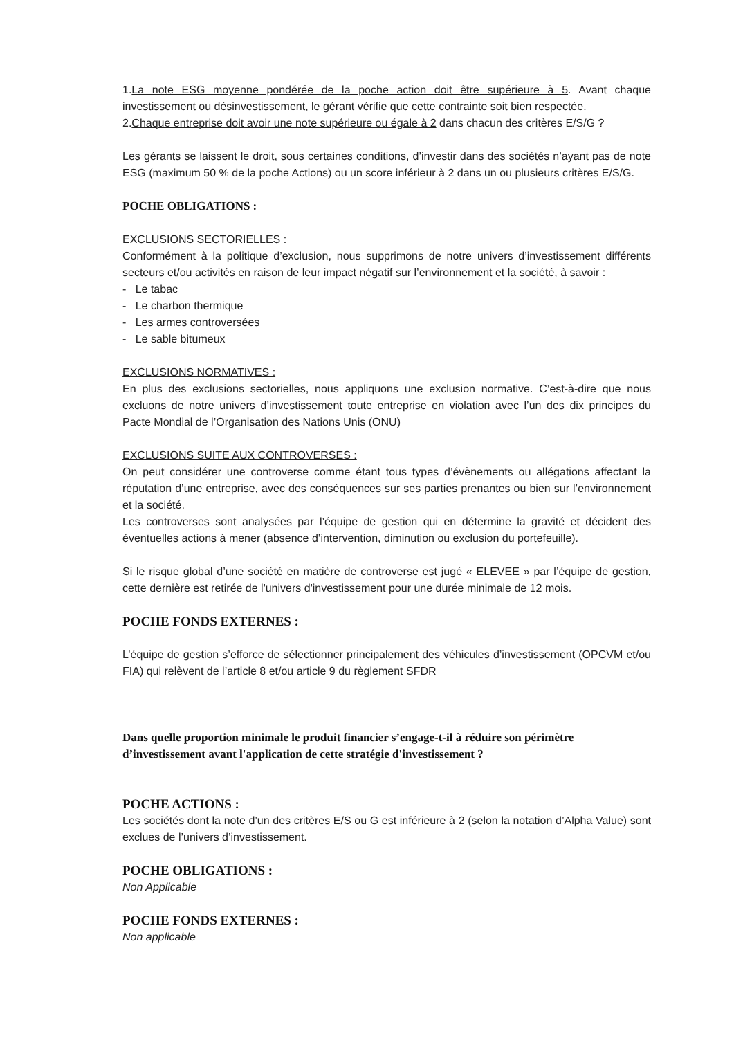1.La note ESG moyenne pondérée de la poche action doit être supérieure à 5. Avant chaque investissement ou désinvestissement, le gérant vérifie que cette contrainte soit bien respectée.
2.Chaque entreprise doit avoir une note supérieure ou égale à 2 dans chacun des critères E/S/G ?
Les gérants se laissent le droit, sous certaines conditions, d’investir dans des sociétés n’ayant pas de note ESG (maximum 50 % de la poche Actions) ou un score inférieur à 2 dans un ou plusieurs critères E/S/G.
POCHE OBLIGATIONS :
EXCLUSIONS SECTORIELLES :
Conformément à la politique d’exclusion, nous supprimons de notre univers d’investissement différents secteurs et/ou activités en raison de leur impact négatif sur l’environnement et la société, à savoir :
- Le tabac
- Le charbon thermique
- Les armes controversées
- Le sable bitumeux
EXCLUSIONS NORMATIVES :
En plus des exclusions sectorielles, nous appliquons une exclusion normative. C’est-à-dire que nous excluons de notre univers d’investissement toute entreprise en violation avec l’un des dix principes du Pacte Mondial de l’Organisation des Nations Unis (ONU)
EXCLUSIONS SUITE AUX CONTROVERSES :
On peut considérer une controverse comme étant tous types d’évènements ou allégations affectant la réputation d’une entreprise, avec des conséquences sur ses parties prenantes ou bien sur l’environnement et la société.
Les controverses sont analysées par l’équipe de gestion qui en détermine la gravité et décident des éventuelles actions à mener (absence d’intervention, diminution ou exclusion du portefeuille).
Si le risque global d’une société en matière de controverse est jugé « ELEVEE » par l’équipe de gestion, cette dernière est retirée de l'univers d'investissement pour une durée minimale de 12 mois.
POCHE FONDS EXTERNES :
L’équipe de gestion s’efforce de sélectionner principalement des véhicules d’investissement (OPCVM et/ou FIA) qui relèvent de l’article 8 et/ou article 9 du règlement SFDR
Dans quelle proportion minimale le produit financier s’engage-t-il à réduire son périmètre d’investissement avant l'application de cette stratégie d'investissement ?
POCHE ACTIONS :
Les sociétés dont la note d’un des critères E/S ou G est inférieure à 2 (selon la notation d’Alpha Value) sont exclues de l’univers d’investissement.
POCHE OBLIGATIONS :
Non Applicable
POCHE FONDS EXTERNES :
Non applicable